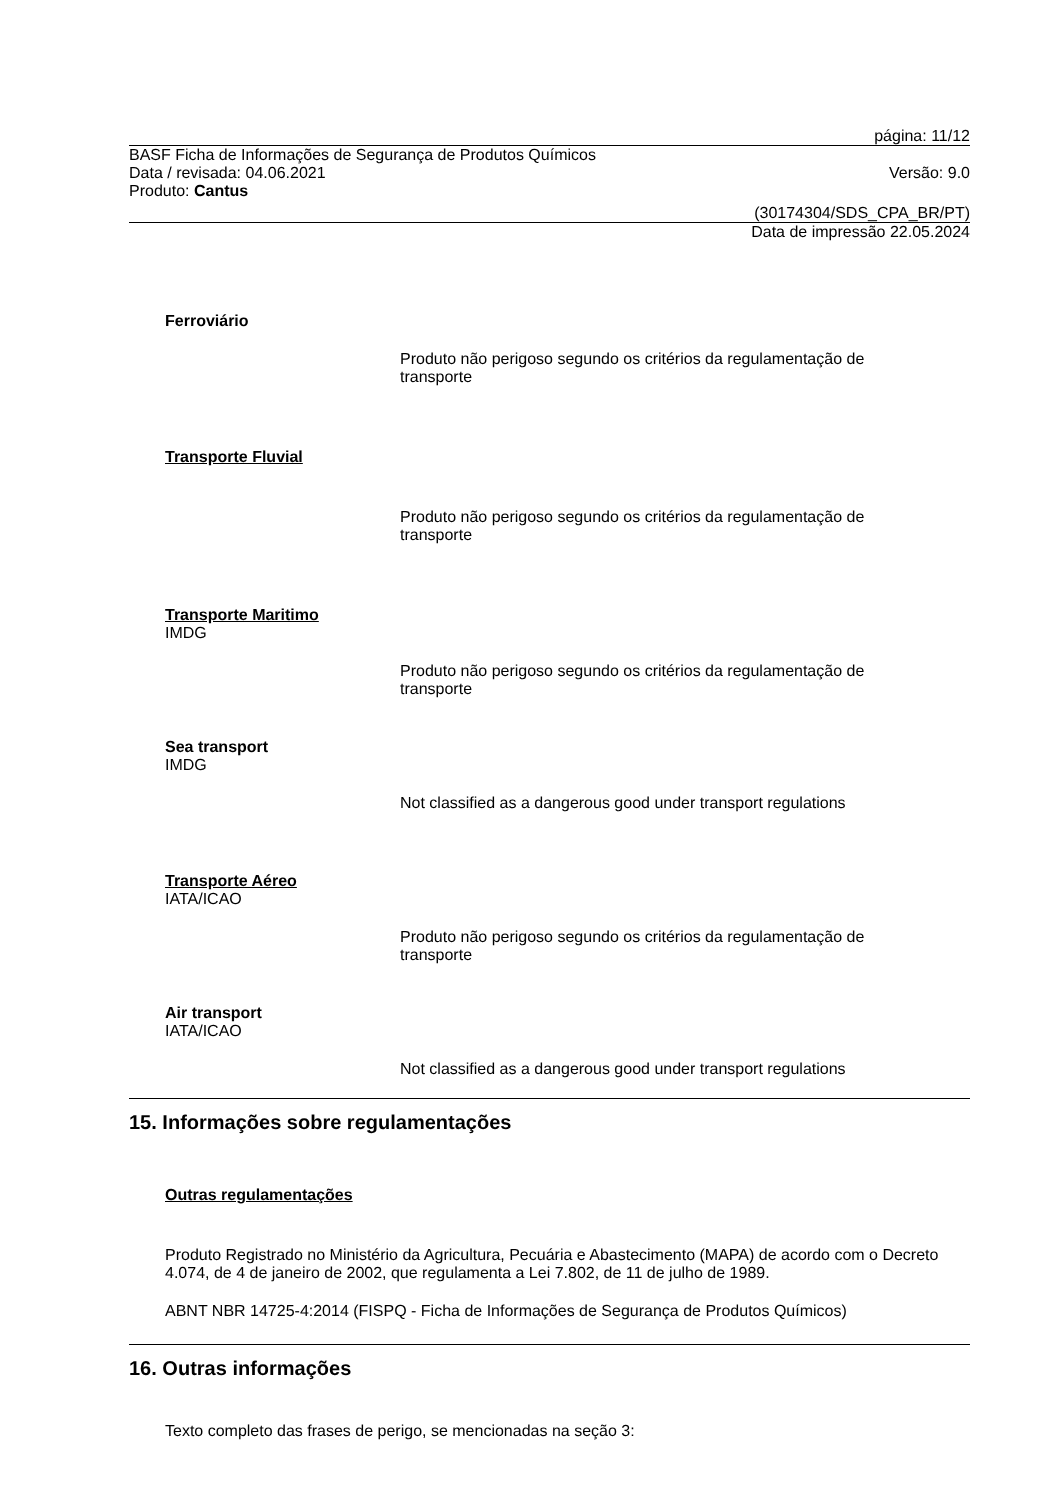página: 11/12
BASF Ficha de Informações de Segurança de Produtos Químicos
Data / revisada: 04.06.2021 Versão: 9.0
Produto: Cantus
(30174304/SDS_CPA_BR/PT)
Data de impressão 22.05.2024
Ferroviário
Produto não perigoso segundo os critérios da regulamentação de
transporte
Transporte Fluvial
Produto não perigoso segundo os critérios da regulamentação de
transporte
Transporte Maritimo
IMDG
Produto não perigoso segundo os critérios da regulamentação de
transporte
Sea transport
IMDG
Not classified as a dangerous good under transport regulations
Transporte Aéreo
IATA/ICAO
Produto não perigoso segundo os critérios da regulamentação de
transporte
Air transport
IATA/ICAO
Not classified as a dangerous good under transport regulations
15. Informações sobre regulamentações
Outras regulamentações
Produto Registrado no Ministério da Agricultura, Pecuária e Abastecimento (MAPA) de acordo com o Decreto 4.074, de 4 de janeiro de 2002, que regulamenta a Lei 7.802, de 11 de julho de 1989.
ABNT NBR 14725-4:2014 (FISPQ - Ficha de Informações de Segurança de Produtos Químicos)
16. Outras informações
Texto completo das frases de perigo, se mencionadas na seção 3: